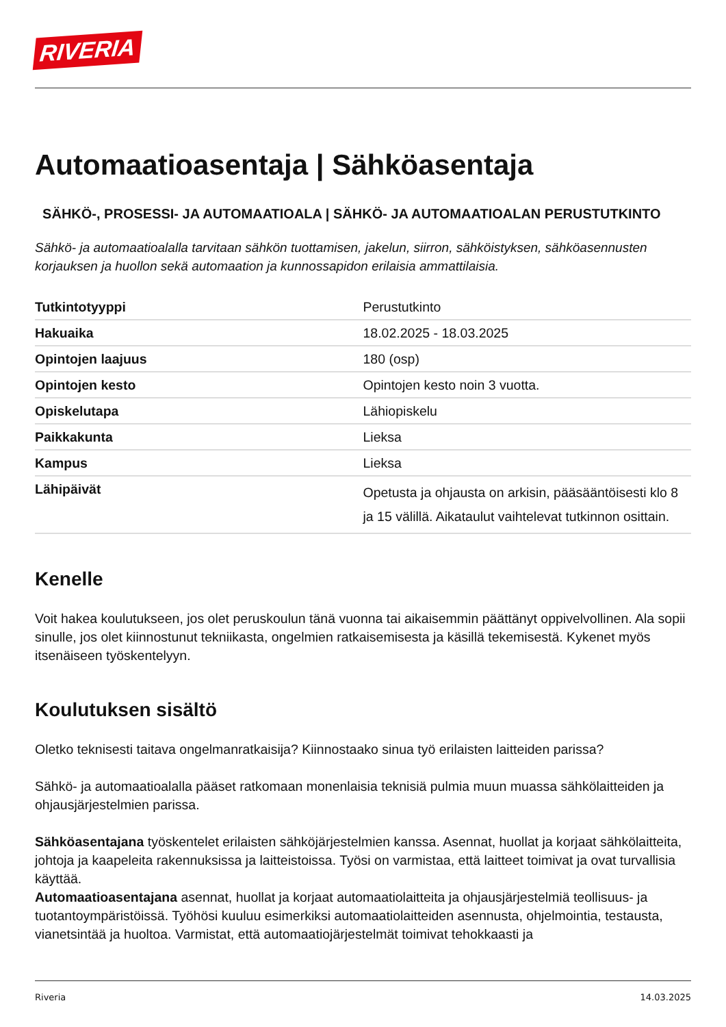RIVERIA
Automaatioasentaja | Sähköasentaja
SÄHKÖ-, PROSESSI- JA AUTOMAATIOALA | SÄHKÖ- JA AUTOMAATIOALAN PERUSTUTKINTO
Sähkö- ja automaatioalalla tarvitaan sähkön tuottamisen, jakelun, siirron, sähköistyksen, sähköasennusten korjauksen ja huollon sekä automaation ja kunnossapidon erilaisia ammattilaisia.
| Tutkintotyyppi | Perustutkinto |
| Hakuaika | 18.02.2025 - 18.03.2025 |
| Opintojen laajuus | 180 (osp) |
| Opintojen kesto | Opintojen kesto noin 3 vuotta. |
| Opiskelutapa | Lähiopiskelu |
| Paikkakunta | Lieksa |
| Kampus | Lieksa |
| Lähipäivät | Opetusta ja ohjausta on arkisin, pääsääntöisesti klo 8 ja 15 välillä. Aikataulut vaihtelevat tutkinnon osittain. |
Kenelle
Voit hakea koulutukseen, jos olet peruskoulun tänä vuonna tai aikaisemmin päättänyt oppivelvollinen. Ala sopii sinulle, jos olet kiinnostunut tekniikasta, ongelmien ratkaisemisesta ja käsillä tekemisestä. Kykenet myös itsenäiseen työskentelyyn.
Koulutuksen sisältö
Oletko teknisesti taitava ongelmanratkaisija? Kiinnostaako sinua työ erilaisten laitteiden parissa?
Sähkö- ja automaatioalalla pääset ratkomaan monenlaisia teknisiä pulmia muun muassa sähkölaitteiden ja ohjausjärjestelmien parissa.
Sähköasentajana työskentelet erilaisten sähköjärjestelmien kanssa. Asennat, huollat ja korjaat sähkölaitteita, johtoja ja kaapeleita rakennuksissa ja laitteistoissa. Työsi on varmistaa, että laitteet toimivat ja ovat turvallisia käyttää.
Automaatioasentajana asennat, huollat ja korjaat automaatiolaitteita ja ohjausjärjestelmiä teollisuus- ja tuotantoympäristöissä. Työhösi kuuluu esimerkiksi automaatiolaitteiden asennusta, ohjelmointia, testausta, vianetsintää ja huoltoa. Varmistat, että automaatiojärjestelmät toimivat tehokkaasti ja
Riveria 14.03.2025